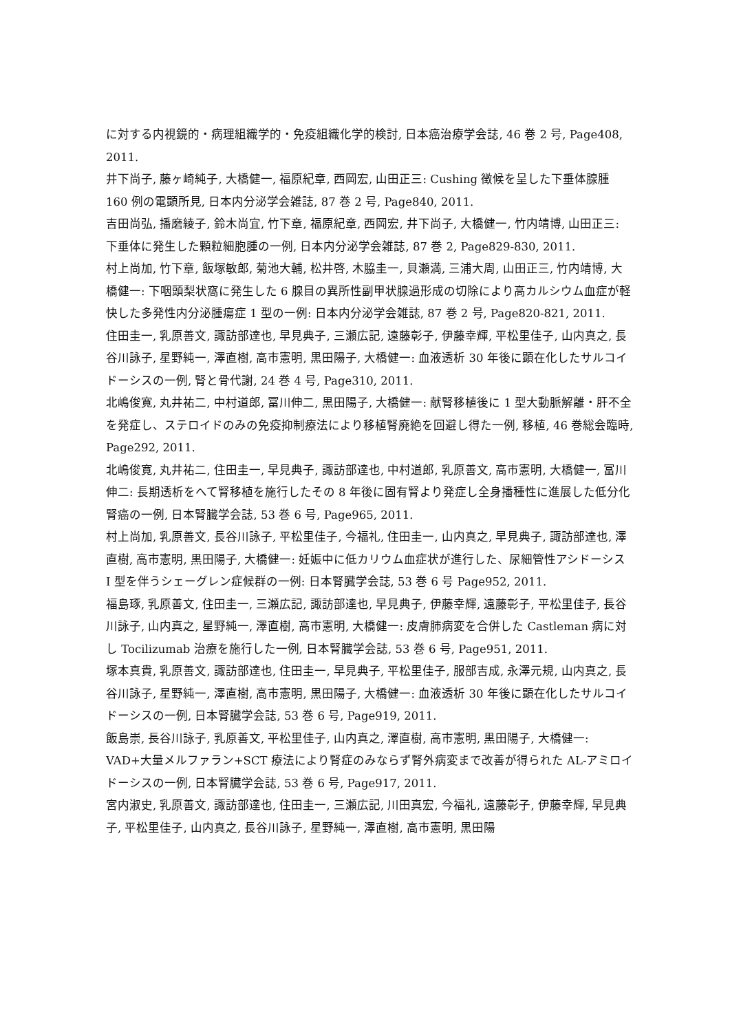に対する内視鏡的・病理組織学的・免疫組織化学的検討, 日本癌治療学会誌, 46 巻 2 号, Page408, 2011.
井下尚子, 藤ヶ崎純子, 大橋健一, 福原紀章, 西岡宏, 山田正三: Cushing 徴候を呈した下垂体腺腫 160 例の電顕所見, 日本内分泌学会雑誌, 87 巻 2 号, Page840, 2011.
吉田尚弘, 播磨綾子, 鈴木尚宜, 竹下章, 福原紀章, 西岡宏, 井下尚子, 大橋健一, 竹内靖博, 山田正三: 下垂体に発生した顆粒細胞腫の一例, 日本内分泌学会雑誌, 87 巻 2, Page829-830, 2011.
村上尚加, 竹下章, 飯塚敏郎, 菊池大輔, 松井啓, 木脇圭一, 貝瀬満, 三浦大周, 山田正三, 竹内靖博, 大橋健一: 下咽頭梨状窩に発生した 6 腺目の異所性副甲状腺過形成の切除により高カルシウム血症が軽快した多発性内分泌腫瘍症 1 型の一例: 日本内分泌学会雑誌, 87 巻 2 号, Page820-821, 2011.
住田圭一, 乳原善文, 諏訪部達也, 早見典子, 三瀬広記, 遠藤彰子, 伊藤幸輝, 平松里佳子, 山内真之, 長谷川詠子, 星野純一, 澤直樹, 高市憲明, 黒田陽子, 大橋健一: 血液透析 30 年後に顕在化したサルコイドーシスの一例, 腎と骨代謝, 24 巻 4 号, Page310, 2011.
北嶋俊寛, 丸井祐二, 中村道郎, 冨川伸二, 黒田陽子, 大橋健一: 献腎移植後に 1 型大動脈解離・肝不全を発症し、ステロイドのみの免疫抑制療法により移植腎廃絶を回避し得た一例, 移植, 46 巻総会臨時, Page292, 2011.
北嶋俊寛, 丸井祐二, 住田圭一, 早見典子, 諏訪部達也, 中村道郎, 乳原善文, 高市憲明, 大橋健一, 冨川伸二: 長期透析をへて腎移植を施行したその 8 年後に固有腎より発症し全身播種性に進展した低分化腎癌の一例, 日本腎臓学会誌, 53 巻 6 号, Page965, 2011.
村上尚加, 乳原善文, 長谷川詠子, 平松里佳子, 今福礼, 住田圭一, 山内真之, 早見典子, 諏訪部達也, 澤直樹, 高市憲明, 黒田陽子, 大橋健一: 妊娠中に低カリウム血症状が進行した、尿細管性アシドーシス I 型を伴うシェーグレン症候群の一例: 日本腎臓学会誌, 53 巻 6 号 Page952, 2011.
福島琢, 乳原善文, 住田圭一, 三瀬広記, 諏訪部達也, 早見典子, 伊藤幸輝, 遠藤彰子, 平松里佳子, 長谷川詠子, 山内真之, 星野純一, 澤直樹, 高市憲明, 大橋健一: 皮膚肺病変を合併した Castleman 病に対し Tocilizumab 治療を施行した一例, 日本腎臓学会誌, 53 巻 6 号, Page951, 2011.
塚本真貴, 乳原善文, 諏訪部達也, 住田圭一, 早見典子, 平松里佳子, 服部吉成, 永澤元規, 山内真之, 長谷川詠子, 星野純一, 澤直樹, 高市憲明, 黒田陽子, 大橋健一: 血液透析 30 年後に顕在化したサルコイドーシスの一例, 日本腎臓学会誌, 53 巻 6 号, Page919, 2011.
飯島崇, 長谷川詠子, 乳原善文, 平松里佳子, 山内真之, 澤直樹, 高市憲明, 黒田陽子, 大橋健一: VAD+大量メルファラン+SCT 療法により腎症のみならず腎外病変まで改善が得られた AL-アミロイドーシスの一例, 日本腎臓学会誌, 53 巻 6 号, Page917, 2011.
宮内淑史, 乳原善文, 諏訪部達也, 住田圭一, 三瀬広記, 川田真宏, 今福礼, 遠藤彰子, 伊藤幸輝, 早見典子, 平松里佳子, 山内真之, 長谷川詠子, 星野純一, 澤直樹, 高市憲明, 黒田陽